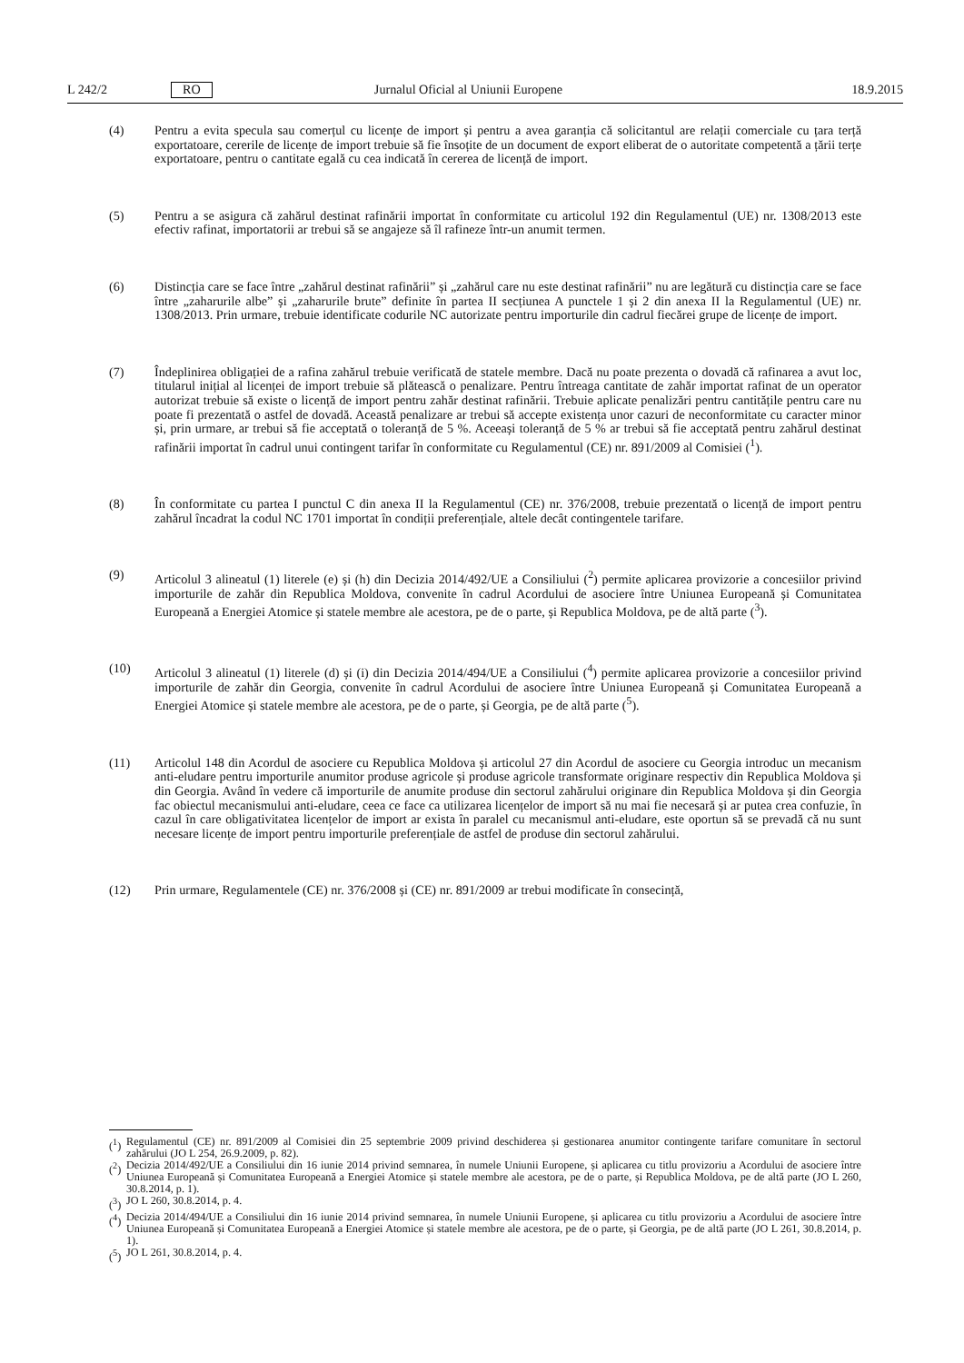L 242/2 RO Jurnalul Oficial al Uniunii Europene 18.9.2015
(4) Pentru a evita specula sau comerțul cu licențe de import și pentru a avea garanția că solicitantul are relații comerciale cu țara terță exportatoare, cererile de licențe de import trebuie să fie însoțite de un document de export eliberat de o autoritate competentă a țării terțe exportatoare, pentru o cantitate egală cu cea indicată în cererea de licență de import.
(5) Pentru a se asigura că zahărul destinat rafinării importat în conformitate cu articolul 192 din Regulamentul (UE) nr. 1308/2013 este efectiv rafinat, importatorii ar trebui să se angajeze să îl rafineze într-un anumit termen.
(6) Distincția care se face între „zahărul destinat rafinării” și „zahărul care nu este destinat rafinării” nu are legătură cu distincția care se face între „zaharurile albe” și „zaharurile brute” definite în partea II secțiunea A punctele 1 și 2 din anexa II la Regulamentul (UE) nr. 1308/2013. Prin urmare, trebuie identificate codurile NC autorizate pentru importurile din cadrul fiecărei grupe de licențe de import.
(7) Îndeplinirea obligației de a rafina zahărul trebuie verificată de statele membre. Dacă nu poate prezenta o dovadă că rafinarea a avut loc, titularul inițial al licenței de import trebuie să plătească o penalizare. Pentru întreaga cantitate de zahăr importat rafinat de un operator autorizat trebuie să existe o licență de import pentru zahăr destinat rafinării. Trebuie aplicate penalizări pentru cantitățile pentru care nu poate fi prezentată o astfel de dovadă. Această penalizare ar trebui să accepte existența unor cazuri de neconformitate cu caracter minor și, prin urmare, ar trebui să fie acceptată o toleranță de 5 %. Aceeași toleranță de 5 % ar trebui să fie acceptată pentru zahărul destinat rafinării importat în cadrul unui contingent tarifar în conformitate cu Regulamentul (CE) nr. 891/2009 al Comisiei (<sup>1</sup>).
(8) În conformitate cu partea I punctul C din anexa II la Regulamentul (CE) nr. 376/2008, trebuie prezentată o licență de import pentru zahărul încadrat la codul NC 1701 importat în condiții preferențiale, altele decât contingentele tarifare.
(9) Articolul 3 alineatul (1) literele (e) și (h) din Decizia 2014/492/UE a Consiliului (<sup>2</sup>) permite aplicarea provizorie a concesiilor privind importurile de zahăr din Republica Moldova, convenite în cadrul Acordului de asociere între Uniunea Europeană și Comunitatea Europeană a Energiei Atomice și statele membre ale acestora, pe de o parte, și Republica Moldova, pe de altă parte (<sup>3</sup>).
(10) Articolul 3 alineatul (1) literele (d) și (i) din Decizia 2014/494/UE a Consiliului (<sup>4</sup>) permite aplicarea provizorie a concesiilor privind importurile de zahăr din Georgia, convenite în cadrul Acordului de asociere între Uniunea Europeană și Comunitatea Europeană a Energiei Atomice și statele membre ale acestora, pe de o parte, și Georgia, pe de altă parte (<sup>5</sup>).
(11) Articolul 148 din Acordul de asociere cu Republica Moldova și articolul 27 din Acordul de asociere cu Georgia introduc un mecanism anti-eludare pentru importurile anumitor produse agricole și produse agricole transformate originare respectiv din Republica Moldova și din Georgia. Având în vedere că importurile de anumite produse din sectorul zahărului originare din Republica Moldova și din Georgia fac obiectul mecanismului anti-eludare, ceea ce face ca utilizarea licențelor de import să nu mai fie necesară și ar putea crea confuzie, în cazul în care obligativitatea licențelor de import ar exista în paralel cu mecanismul anti-eludare, este oportun să se prevadă că nu sunt necesare licențe de import pentru importurile preferențiale de astfel de produse din sectorul zahărului.
(12) Prin urmare, Regulamentele (CE) nr. 376/2008 și (CE) nr. 891/2009 ar trebui modificate în consecință,
(<sup>1</sup>) Regulamentul (CE) nr. 891/2009 al Comisiei din 25 septembrie 2009 privind deschiderea și gestionarea anumitor contingente tarifare comunitare în sectorul zahărului (JO L 254, 26.9.2009, p. 82).
(<sup>2</sup>) Decizia 2014/492/UE a Consiliului din 16 iunie 2014 privind semnarea, în numele Uniunii Europene, și aplicarea cu titlu provizoriu a Acordului de asociere între Uniunea Europeană și Comunitatea Europeană a Energiei Atomice și statele membre ale acestora, pe de o parte, și Republica Moldova, pe de altă parte (JO L 260, 30.8.2014, p. 1).
(<sup>3</sup>) JO L 260, 30.8.2014, p. 4.
(<sup>4</sup>) Decizia 2014/494/UE a Consiliului din 16 iunie 2014 privind semnarea, în numele Uniunii Europene, și aplicarea cu titlu provizoriu a Acordului de asociere între Uniunea Europeană și Comunitatea Europeană a Energiei Atomice și statele membre ale acestora, pe de o parte, și Georgia, pe de altă parte (JO L 261, 30.8.2014, p. 1).
(<sup>5</sup>) JO L 261, 30.8.2014, p. 4.